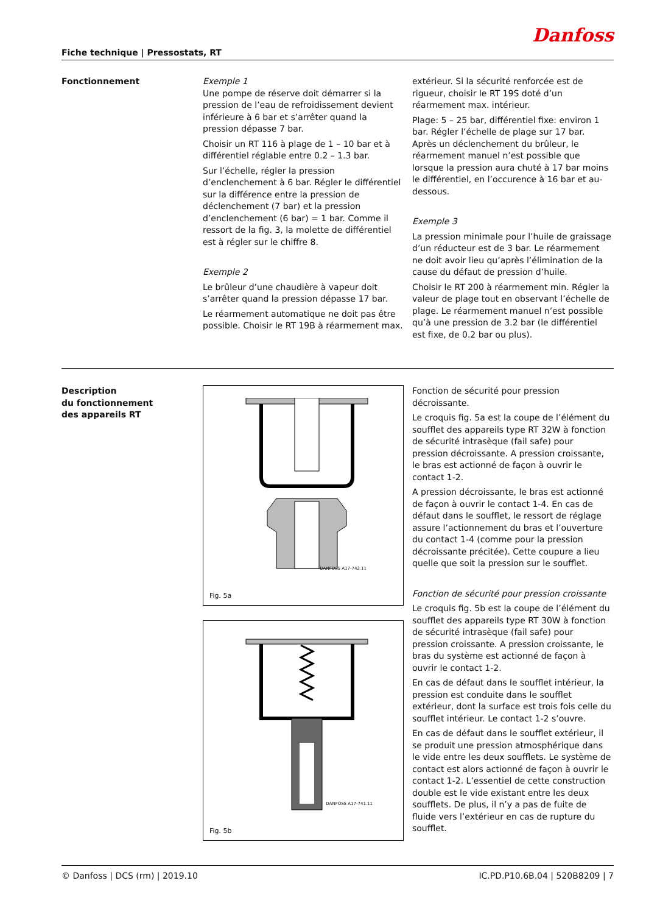Danfoss
Fiche technique | Pressostats, RT
Fonctionnement Exemple 1
Une pompe de réserve doit démarrer si la pression de l’eau de refroidissement devient inférieure à 6 bar et s’arrêter quand la pression dépasse 7 bar.
Choisir un RT 116 à plage de 1 – 10 bar et à différentiel réglable entre 0.2 – 1.3 bar.
Sur l’échelle, régler la pression d’enclenchement à 6 bar. Régler le différentiel sur la différence entre la pression de déclenchement (7 bar) et la pression d’enclenchement (6 bar) = 1 bar. Comme il ressort de la fig. 3, la molette de différentiel est à régler sur le chiffre 8.
Exemple 2
Le brûleur d’une chaudière à vapeur doit s’arrêter quand la pression dépasse 17 bar.
Le réarmement automatique ne doit pas être possible. Choisir le RT 19B à réarmement max.
extérieur. Si la sécurité renforcée est de rigueur, choisir le RT 19S doté d’un réarmement max. intérieur.
Plage: 5 – 25 bar, différentiel fixe: environ 1 bar. Régler l’échelle de plage sur 17 bar. Après un déclenchement du brûleur, le réarmement manuel n’est possible que lorsque la pression aura chuté à 17 bar moins le différentiel, en l’occurence à 16 bar et au-dessous.
Exemple 3
La pression minimale pour l’huile de graissage d’un réducteur est de 3 bar. Le réarmement ne doit avoir lieu qu’après l’élimination de la cause du défaut de pression d’huile.
Choisir le RT 200 à réarmement min. Régler la valeur de plage tout en observant l’échelle de plage. Le réarmement manuel n’est possible qu’à une pression de 3.2 bar (le différentiel est fixe, de 0.2 bar ou plus).
Description
du fonctionnement
des appareils RT
DANFOSS A17-742.11
Fig. 5a
DANFOSS A17-741.11
Fig. 5b
Fonction de sécurité pour pression décroissante.
Le croquis fig. 5a est la coupe de l’élément du soufflet des appareils type RT 32W à fonction de sécurité intrasèque (fail safe) pour pression décroissante. A pression croissante, le bras est actionné de façon à ouvrir le contact 1-2.
A pression décroissante, le bras est actionné de façon à ouvrir le contact 1-4. En cas de défaut dans le soufflet, le ressort de réglage assure l’actionnement du bras et l’ouverture du contact 1-4 (comme pour la pression décroissante précitée). Cette coupure a lieu quelle que soit la pression sur le soufflet.
Fonction de sécurité pour pression croissante
Le croquis fig. 5b est la coupe de l’élément du soufflet des appareils type RT 30W à fonction de sécurité intrasèque (fail safe) pour pression croissante. A pression croissante, le bras du système est actionné de façon à ouvrir le contact 1-2.
En cas de défaut dans le soufflet intérieur, la pression est conduite dans le soufflet extérieur, dont la surface est trois fois celle du soufflet intérieur. Le contact 1-2 s’ouvre.
En cas de défaut dans le soufflet extérieur, il se produit une pression atmosphérique dans le vide entre les deux soufflets. Le système de contact est alors actionné de façon à ouvrir le contact 1-2. L’essentiel de cette construction double est le vide existant entre les deux soufflets. De plus, il n’y a pas de fuite de fluide vers l’extérieur en cas de rupture du soufflet.
© Danfoss | DCS (rm) | 2019.10 IC.PD.P10.6B.04 | 520B8209 | 7